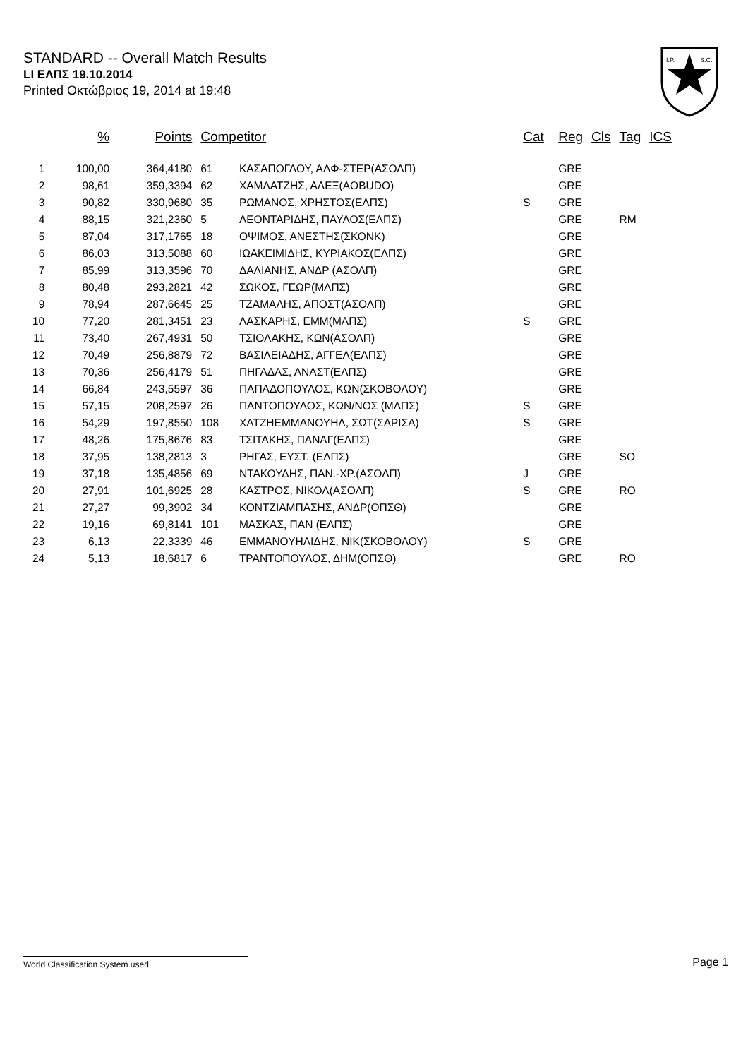STANDARD -- Overall Match Results
LI ΕΛΠΣ 19.10.2014
Printed Οκτώβριος 19, 2014 at 19:48
I.P.
S.C.
| | % | Points | Competitor | | Cat | Reg | Cls | Tag | ICS |
| --- | --- | --- | --- | --- | --- | --- | --- | --- | --- |
| 1 | 100,00 | 364,4180 | 61 | ΚΑΣΑΠΟΓΛΟΥ, ΑΛΦ-ΣΤΕΡ(ΑΣΟΛΠ) | | GRE | | | |
| 2 | 98,61 | 359,3394 | 62 | ΧΑΜΛΑΤΖΗΣ, ΑΛΕΞ(AOBUDO) | | GRE | | | |
| 3 | 90,82 | 330,9680 | 35 | ΡΩΜΑΝΟΣ, ΧΡΗΣΤΟΣ(ΕΛΠΣ) | S | GRE | | | |
| 4 | 88,15 | 321,2360 | 5 | ΛΕΟΝΤΑΡΙΔΗΣ, ΠΑΥΛΟΣ(ΕΛΠΣ) | | GRE | | RM | |
| 5 | 87,04 | 317,1765 | 18 | ΟΨΙΜΟΣ, ΑΝΕΣΤΗΣ(ΣΚΟΝΚ) | | GRE | | | |
| 6 | 86,03 | 313,5088 | 60 | ΙΩΑΚΕΙΜΙΔΗΣ, ΚΥΡΙΑΚΟΣ(ΕΛΠΣ) | | GRE | | | |
| 7 | 85,99 | 313,3596 | 70 | ΔΑΛΙΑΝΗΣ, ΑΝΔΡ (ΑΣΟΛΠ) | | GRE | | | |
| 8 | 80,48 | 293,2821 | 42 | ΣΩΚΟΣ, ΓΕΩΡ(ΜΛΠΣ) | | GRE | | | |
| 9 | 78,94 | 287,6645 | 25 | ΤΖΑΜΑΛΗΣ, ΑΠΟΣΤ(ΑΣΟΛΠ) | | GRE | | | |
| 10 | 77,20 | 281,3451 | 23 | ΛΑΣΚΑΡΗΣ, ΕΜΜ(ΜΛΠΣ) | S | GRE | | | |
| 11 | 73,40 | 267,4931 | 50 | ΤΣΙΟΛΑΚΗΣ, ΚΩΝ(ΑΣΟΛΠ) | | GRE | | | |
| 12 | 70,49 | 256,8879 | 72 | ΒΑΣΙΛΕΙΑΔΗΣ, ΑΓΓΕΛ(ΕΛΠΣ) | | GRE | | | |
| 13 | 70,36 | 256,4179 | 51 | ΠΗΓΑΔΑΣ, ΑΝΑΣΤ(ΕΛΠΣ) | | GRE | | | |
| 14 | 66,84 | 243,5597 | 36 | ΠΑΠΑΔΟΠΟΥΛΟΣ, ΚΩΝ(ΣΚΟΒΟΛΟΥ) | | GRE | | | |
| 15 | 57,15 | 208,2597 | 26 | ΠΑΝΤΟΠΟΥΛΟΣ, ΚΩΝ/ΝΟΣ (ΜΛΠΣ) | S | GRE | | | |
| 16 | 54,29 | 197,8550 | 108 | ΧΑΤΖΗΕΜΜΑΝΟΥΗΛ, ΣΩΤ(ΣΑΡΙΣΑ) | S | GRE | | | |
| 17 | 48,26 | 175,8676 | 83 | ΤΣΙΤΑΚΗΣ, ΠΑΝΑΓ(ΕΛΠΣ) | | GRE | | | |
| 18 | 37,95 | 138,2813 | 3 | ΡΗΓΑΣ, ΕΥΣΤ. (ΕΛΠΣ) | | GRE | | SO | |
| 19 | 37,18 | 135,4856 | 69 | ΝΤΑΚΟΥΔΗΣ, ΠΑΝ.-ΧΡ.(ΑΣΟΛΠ) | J | GRE | | | |
| 20 | 27,91 | 101,6925 | 28 | ΚΑΣΤΡΟΣ, ΝΙΚΟΛ(ΑΣΟΛΠ) | S | GRE | | RO | |
| 21 | 27,27 | 99,3902 | 34 | ΚΟΝΤΖΙΑΜΠΑΣΗΣ, ΑΝΔΡ(ΟΠΣΘ) | | GRE | | | |
| 22 | 19,16 | 69,8141 | 101 | ΜΑΣΚΑΣ, ΠΑΝ (ΕΛΠΣ) | | GRE | | | |
| 23 | 6,13 | 22,3339 | 46 | ΕΜΜΑΝΟΥΗΛΙΔΗΣ, ΝΙΚ(ΣΚΟΒΟΛΟΥ) | S | GRE | | | |
| 24 | 5,13 | 18,6817 | 6 | ΤΡΑΝΤΟΠΟΥΛΟΣ, ΔΗΜ(ΟΠΣΘ) | | GRE | | RO | |
World Classification System used Page 1